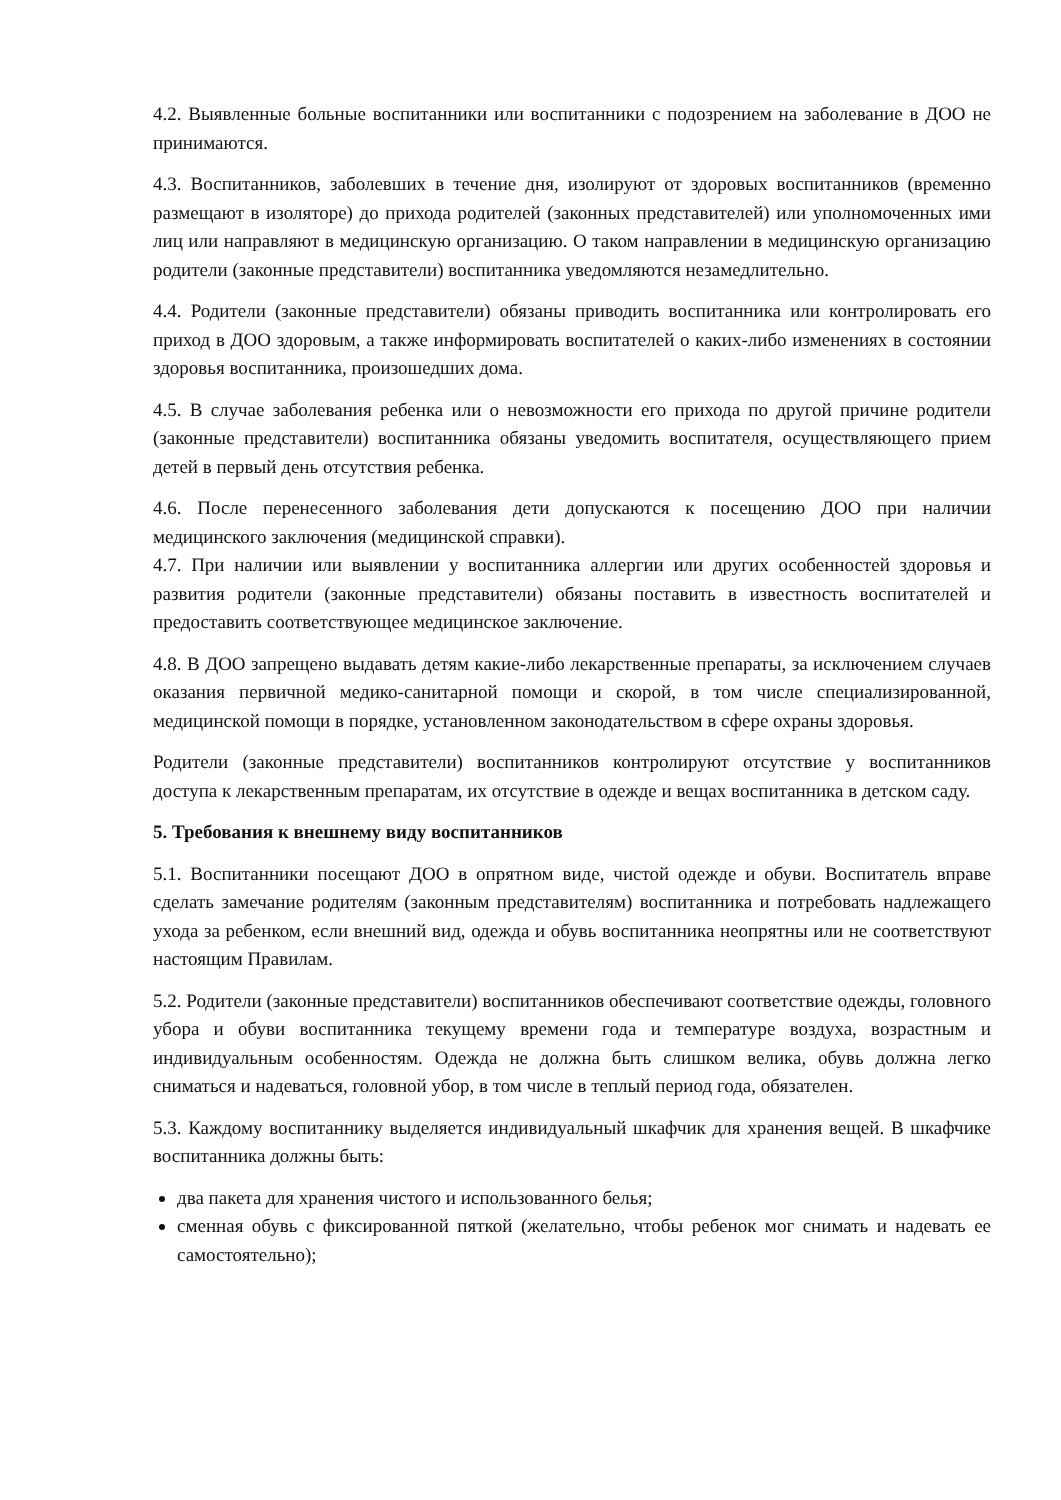4.2. Выявленные больные воспитанники или воспитанники с подозрением на заболевание в ДОО не принимаются.
4.3. Воспитанников, заболевших в течение дня, изолируют от здоровых воспитанников (временно размещают в изоляторе) до прихода родителей (законных представителей) или уполномоченных ими лиц или направляют в медицинскую организацию. О таком направлении в медицинскую организацию родители (законные представители) воспитанника уведомляются незамедлительно.
4.4. Родители (законные представители) обязаны приводить воспитанника или контролировать его приход в ДОО здоровым, а также информировать воспитателей о каких-либо изменениях в состоянии здоровья воспитанника, произошедших дома.
4.5. В случае заболевания ребенка или о невозможности его прихода по другой причине родители (законные представители) воспитанника обязаны уведомить воспитателя, осуществляющего прием детей в первый день отсутствия ребенка.
4.6. После перенесенного заболевания дети допускаются к посещению ДОО при наличии медицинского заключения (медицинской справки).
4.7. При наличии или выявлении у воспитанника аллергии или других особенностей здоровья и развития родители (законные представители) обязаны поставить в известность воспитателей и предоставить соответствующее медицинское заключение.
4.8. В ДОО запрещено выдавать детям какие-либо лекарственные препараты, за исключением случаев оказания первичной медико-санитарной помощи и скорой, в том числе специализированной, медицинской помощи в порядке, установленном законодательством в сфере охраны здоровья.
Родители (законные представители) воспитанников контролируют отсутствие у воспитанников доступа к лекарственным препаратам, их отсутствие в одежде и вещах воспитанника в детском саду.
5. Требования к внешнему виду воспитанников
5.1. Воспитанники посещают ДОО в опрятном виде, чистой одежде и обуви. Воспитатель вправе сделать замечание родителям (законным представителям) воспитанника и потребовать надлежащего ухода за ребенком, если внешний вид, одежда и обувь воспитанника неопрятны или не соответствуют настоящим Правилам.
5.2. Родители (законные представители) воспитанников обеспечивают соответствие одежды, головного убора и обуви воспитанника текущему времени года и температуре воздуха, возрастным и индивидуальным особенностям. Одежда не должна быть слишком велика, обувь должна легко сниматься и надеваться, головной убор, в том числе в теплый период года, обязателен.
5.3. Каждому воспитаннику выделяется индивидуальный шкафчик для хранения вещей. В шкафчике воспитанника должны быть:
два пакета для хранения чистого и использованного белья;
сменная обувь с фиксированной пяткой (желательно, чтобы ребенок мог снимать и надевать ее самостоятельно);